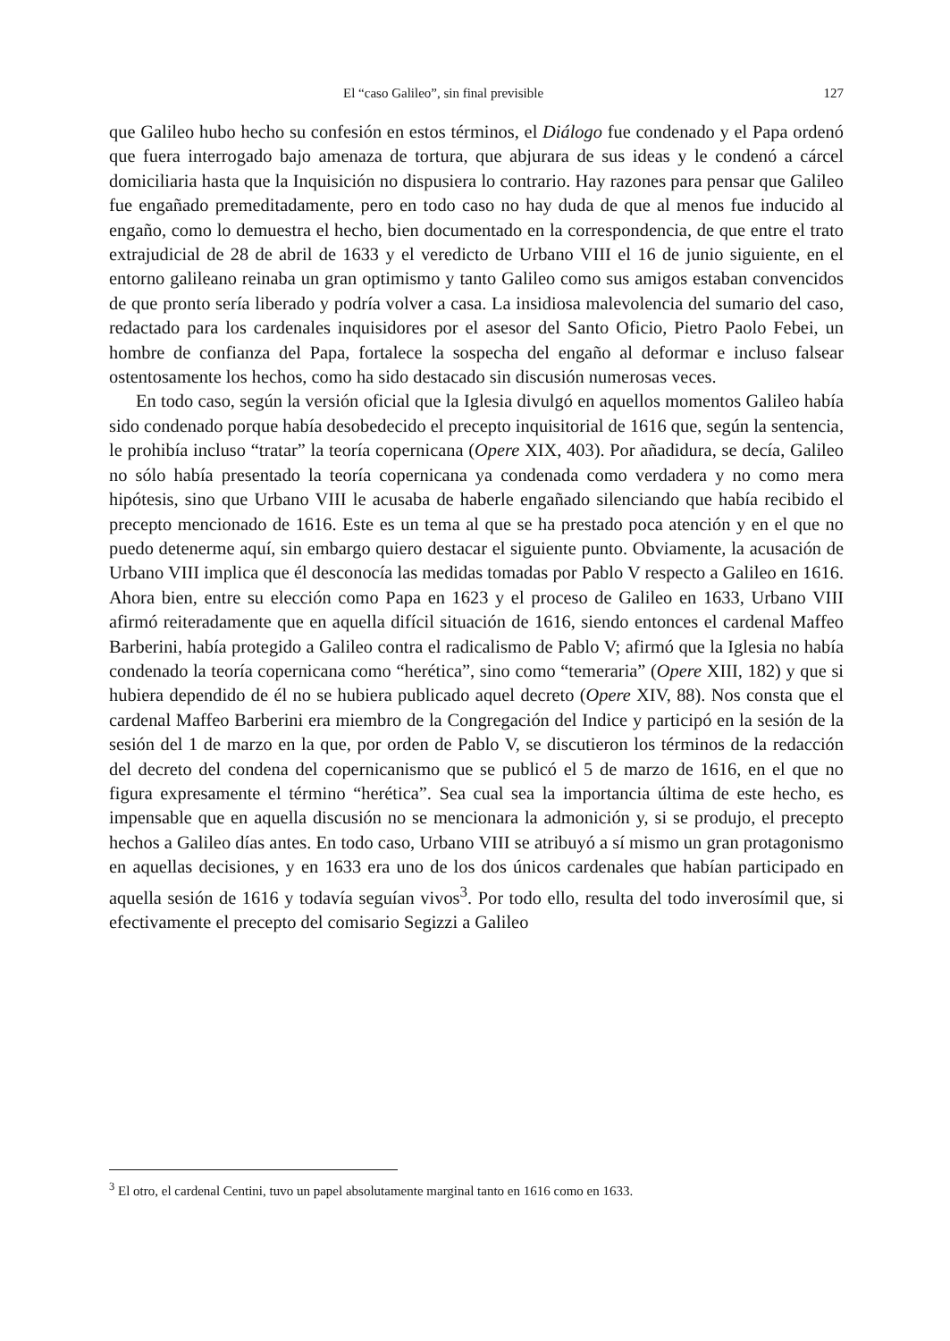El “caso Galileo”, sin final previsible 127
que Galileo hubo hecho su confesión en estos términos, el Diálogo fue condenado y el Papa ordenó que fuera interrogado bajo amenaza de tortura, que abjurara de sus ideas y le condenó a cárcel domiciliaria hasta que la Inquisición no dispusiera lo contrario. Hay razones para pensar que Galileo fue engañado premeditadamente, pero en todo caso no hay duda de que al menos fue inducido al engaño, como lo demuestra el hecho, bien documentado en la correspondencia, de que entre el trato extrajudicial de 28 de abril de 1633 y el veredicto de Urbano VIII el 16 de junio siguiente, en el entorno galileano reinaba un gran optimismo y tanto Galileo como sus amigos estaban convencidos de que pronto sería liberado y podría volver a casa. La insidiosa malevolencia del sumario del caso, redactado para los cardenales inquisidores por el asesor del Santo Oficio, Pietro Paolo Febei, un hombre de confianza del Papa, fortalece la sospecha del engaño al deformar e incluso falsear ostentosamente los hechos, como ha sido destacado sin discusión numerosas veces.
En todo caso, según la versión oficial que la Iglesia divulgó en aquellos momentos Galileo había sido condenado porque había desobedecido el precepto inquisitorial de 1616 que, según la sentencia, le prohibía incluso “tratar” la teoría copernicana (Opere XIX, 403). Por añadidura, se decía, Galileo no sólo había presentado la teoría copernicana ya condenada como verdadera y no como mera hipótesis, sino que Urbano VIII le acusaba de haberle engañado silenciando que había recibido el precepto mencionado de 1616. Este es un tema al que se ha prestado poca atención y en el que no puedo detenerme aquí, sin embargo quiero destacar el siguiente punto. Obviamente, la acusación de Urbano VIII implica que él desconocía las medidas tomadas por Pablo V respecto a Galileo en 1616. Ahora bien, entre su elección como Papa en 1623 y el proceso de Galileo en 1633, Urbano VIII afirmó reiteradamente que en aquella difícil situación de 1616, siendo entonces el cardenal Maffeo Barberini, había protegido a Galileo contra el radicalismo de Pablo V; afirmó que la Iglesia no había condenado la teoría copernicana como “herética”, sino como “temeraria” (Opere XIII, 182) y que si hubiera dependido de él no se hubiera publicado aquel decreto (Opere XIV, 88). Nos consta que el cardenal Maffeo Barberini era miembro de la Congregación del Indice y participó en la sesión de la sesión del 1 de marzo en la que, por orden de Pablo V, se discutieron los términos de la redacción del decreto del condena del copernicanismo que se publicó el 5 de marzo de 1616, en el que no figura expresamente el término “herética”. Sea cual sea la importancia última de este hecho, es impensable que en aquella discusión no se mencionara la admonición y, si se produjo, el precepto hechos a Galileo días antes. En todo caso, Urbano VIII se atribuyó a sí mismo un gran protagonismo en aquellas decisiones, y en 1633 era uno de los dos únicos cardenales que habían participado en aquella sesión de 1616 y todavía seguían vivos<sup>3</sup>. Por todo ello, resulta del todo inverosímil que, si efectivamente el precepto del comisario Segizzi a Galileo
<sup>3</sup> El otro, el cardenal Centini, tuvo un papel absolutamente marginal tanto en 1616 como en 1633.